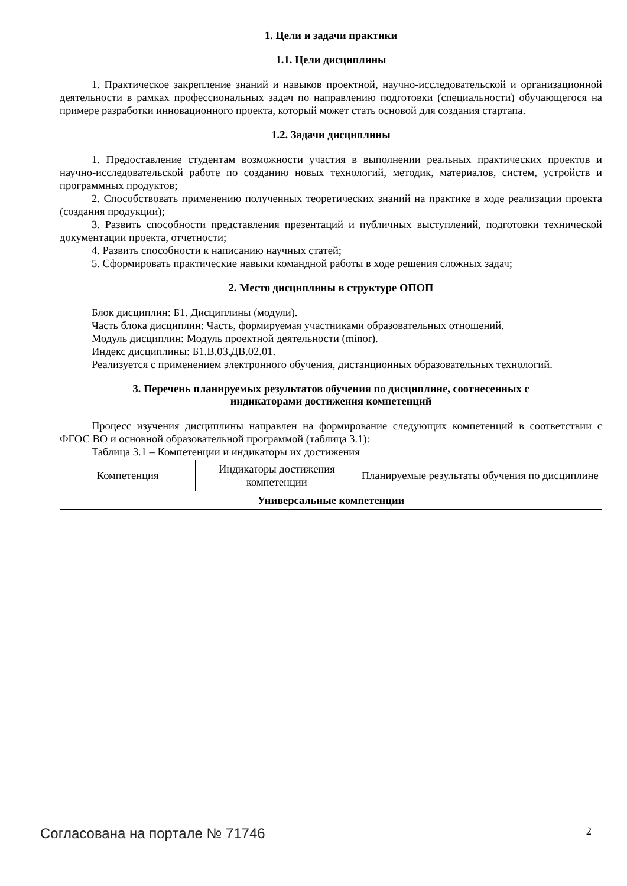1. Цели и задачи практики
1.1. Цели дисциплины
1. Практическое закрепление знаний и навыков проектной, научно-исследовательской и организационной деятельности в рамках профессиональных задач по направлению подготовки (специальности) обучающегося на примере разработки инновационного проекта, который может стать основой для создания стартапа.
1.2. Задачи дисциплины
1. Предоставление студентам возможности участия в выполнении реальных практических проектов и научно-исследовательской работе по созданию новых технологий, методик, материалов, систем, устройств и программных продуктов;
2. Способствовать применению полученных теоретических знаний на практике в ходе реализации проекта (создания продукции);
3. Развить способности представления презентаций и публичных выступлений, подготовки технической документации проекта, отчетности;
4. Развить способности к написанию научных статей;
5. Сформировать практические навыки командной работы в ходе решения сложных задач;
2. Место дисциплины в структуре ОПОП
Блок дисциплин: Б1. Дисциплины (модули).
Часть блока дисциплин: Часть, формируемая участниками образовательных отношений.
Модуль дисциплин: Модуль проектной деятельности (minor).
Индекс дисциплины: Б1.В.03.ДВ.02.01.
Реализуется с применением электронного обучения, дистанционных образовательных технологий.
3. Перечень планируемых результатов обучения по дисциплине, соотнесенных с
индикаторами достижения компетенций
Процесс изучения дисциплины направлен на формирование следующих компетенций в соответствии с ФГОС ВО и основной образовательной программой (таблица 3.1):
Таблица 3.1 – Компетенции и индикаторы их достижения
| Компетенция | Индикаторы достижения компетенции | Планируемые результаты обучения по дисциплине |
| --- | --- | --- |
| Универсальные компетенции | | |
Согласована на портале № 71746 2